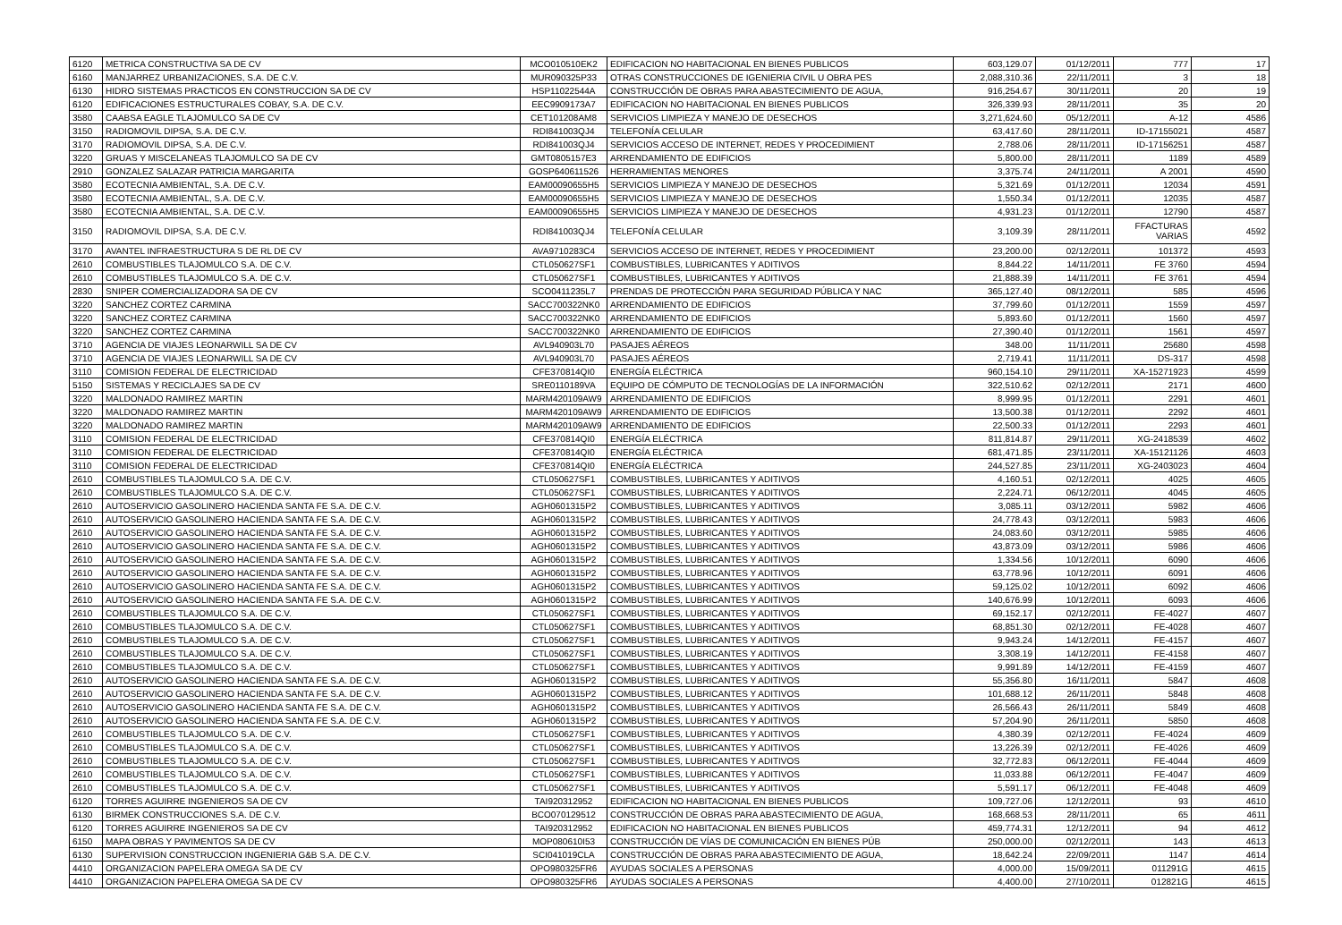| 6120 | METRICA CONSTRUCTIVA SA DE CV | MCO010510EK2 | EDIFICACION NO HABITACIONAL EN BIENES PUBLICOS | 603,129.07 | 01/12/2011 | 777 | 17 |
| 6160 | MANJARREZ URBANIZACIONES, S.A. DE C.V. | MUR090325P33 | OTRAS CONSTRUCCIONES DE IGENIERIA CIVIL U OBRA PES | 2,088,310.36 | 22/11/2011 | 3 | 18 |
| 6130 | HIDRO SISTEMAS PRACTICOS EN CONSTRUCCION SA DE CV | HSP11022544A | CONSTRUCCIÓN DE OBRAS PARA ABASTECIMIENTO DE AGUA, | 916,254.67 | 30/11/2011 | 20 | 19 |
| 6120 | EDIFICACIONES ESTRUCTURALES COBAY, S.A. DE C.V. | EEC9909173A7 | EDIFICACION NO HABITACIONAL EN BIENES PUBLICOS | 326,339.93 | 28/11/2011 | 35 | 20 |
| 3580 | CAABSA EAGLE TLAJOMULCO SA DE CV | CET101208AM8 | SERVICIOS LIMPIEZA Y MANEJO DE DESECHOS | 3,271,624.60 | 05/12/2011 | A-12 | 4586 |
| 3150 | RADIOMOVIL DIPSA, S.A. DE C.V. | RDI841003QJ4 | TELEFONÍA CELULAR | 63,417.60 | 28/11/2011 | ID-17155021 | 4587 |
| 3170 | RADIOMOVIL DIPSA, S.A. DE C.V. | RDI841003QJ4 | SERVICIOS ACCESO DE INTERNET, REDES Y PROCEDIMIENT | 2,788.06 | 28/11/2011 | ID-17156251 | 4587 |
| 3220 | GRUAS Y MISCELANEAS TLAJOMULCO SA DE CV | GMT0805157E3 | ARRENDAMIENTO DE EDIFICIOS | 5,800.00 | 28/11/2011 | 1189 | 4589 |
| 2910 | GONZALEZ SALAZAR PATRICIA MARGARITA | GOSP640611526 | HERRAMIENTAS MENORES | 3,375.74 | 24/11/2011 | A 2001 | 4590 |
| 3580 | ECOTECNIA AMBIENTAL, S.A. DE C.V. | EAM00090655H5 | SERVICIOS LIMPIEZA Y MANEJO DE DESECHOS | 5,321.69 | 01/12/2011 | 12034 | 4591 |
| 3580 | ECOTECNIA AMBIENTAL, S.A. DE C.V. | EAM00090655H5 | SERVICIOS LIMPIEZA Y MANEJO DE DESECHOS | 1,550.34 | 01/12/2011 | 12035 | 4587 |
| 3580 | ECOTECNIA AMBIENTAL, S.A. DE C.V. | EAM00090655H5 | SERVICIOS LIMPIEZA Y MANEJO DE DESECHOS | 4,931.23 | 01/12/2011 | 12790 | 4587 |
| 3150 | RADIOMOVIL DIPSA, S.A. DE C.V. | RDI841003QJ4 | TELEFONÍA CELULAR | 3,109.39 | 28/11/2011 | FFACTURAS VARIAS | 4592 |
| 3170 | AVANTEL INFRAESTRUCTURA S DE RL DE CV | AVA9710283C4 | SERVICIOS ACCESO DE INTERNET, REDES Y PROCEDIMIENT | 23,200.00 | 02/12/2011 | 101372 | 4593 |
| 2610 | COMBUSTIBLES TLAJOMULCO S.A. DE C.V. | CTL050627SF1 | COMBUSTIBLES, LUBRICANTES Y ADITIVOS | 8,844.22 | 14/11/2011 | FE 3760 | 4594 |
| 2610 | COMBUSTIBLES TLAJOMULCO S.A. DE C.V. | CTL050627SF1 | COMBUSTIBLES, LUBRICANTES Y ADITIVOS | 21,888.39 | 14/11/2011 | FE 3761 | 4594 |
| 2830 | SNIPER COMERCIALIZADORA SA DE CV | SCO0411235L7 | PRENDAS DE PROTECCIÓN PARA SEGURIDAD PÚBLICA Y NAC | 365,127.40 | 08/12/2011 | 585 | 4596 |
| 3220 | SANCHEZ CORTEZ CARMINA | SACC700322NK0 | ARRENDAMIENTO DE EDIFICIOS | 37,799.60 | 01/12/2011 | 1559 | 4597 |
| 3220 | SANCHEZ CORTEZ CARMINA | SACC700322NK0 | ARRENDAMIENTO DE EDIFICIOS | 5,893.60 | 01/12/2011 | 1560 | 4597 |
| 3220 | SANCHEZ CORTEZ CARMINA | SACC700322NK0 | ARRENDAMIENTO DE EDIFICIOS | 27,390.40 | 01/12/2011 | 1561 | 4597 |
| 3710 | AGENCIA DE VIAJES LEONARWILL SA DE CV | AVL940903L70 | PASAJES AÉREOS | 348.00 | 11/11/2011 | 25680 | 4598 |
| 3710 | AGENCIA DE VIAJES LEONARWILL SA DE CV | AVL940903L70 | PASAJES AÉREOS | 2,719.41 | 11/11/2011 | DS-317 | 4598 |
| 3110 | COMISION FEDERAL DE ELECTRICIDAD | CFE370814QI0 | ENERGÍA ELÉCTRICA | 960,154.10 | 29/11/2011 | XA-15271923 | 4599 |
| 5150 | SISTEMAS Y RECICLAJES SA DE CV | SRE0110189VA | EQUIPO DE CÓMPUTO DE TECNOLOGÍAS DE LA INFORMACIÓN | 322,510.62 | 02/12/2011 | 2171 | 4600 |
| 3220 | MALDONADO RAMIREZ MARTIN | MARM420109AW9 | ARRENDAMIENTO DE EDIFICIOS | 8,999.95 | 01/12/2011 | 2291 | 4601 |
| 3220 | MALDONADO RAMIREZ MARTIN | MARM420109AW9 | ARRENDAMIENTO DE EDIFICIOS | 13,500.38 | 01/12/2011 | 2292 | 4601 |
| 3220 | MALDONADO RAMIREZ MARTIN | MARM420109AW9 | ARRENDAMIENTO DE EDIFICIOS | 22,500.33 | 01/12/2011 | 2293 | 4601 |
| 3110 | COMISION FEDERAL DE ELECTRICIDAD | CFE370814QI0 | ENERGÍA ELÉCTRICA | 811,814.87 | 29/11/2011 | XG-2418539 | 4602 |
| 3110 | COMISION FEDERAL DE ELECTRICIDAD | CFE370814QI0 | ENERGÍA ELÉCTRICA | 681,471.85 | 23/11/2011 | XA-15121126 | 4603 |
| 3110 | COMISION FEDERAL DE ELECTRICIDAD | CFE370814QI0 | ENERGÍA ELÉCTRICA | 244,527.85 | 23/11/2011 | XG-2403023 | 4604 |
| 2610 | COMBUSTIBLES TLAJOMULCO S.A. DE C.V. | CTL050627SF1 | COMBUSTIBLES, LUBRICANTES Y ADITIVOS | 4,160.51 | 02/12/2011 | 4025 | 4605 |
| 2610 | COMBUSTIBLES TLAJOMULCO S.A. DE C.V. | CTL050627SF1 | COMBUSTIBLES, LUBRICANTES Y ADITIVOS | 2,224.71 | 06/12/2011 | 4045 | 4605 |
| 2610 | AUTOSERVICIO GASOLINERO HACIENDA SANTA FE S.A. DE C.V. | AGH0601315P2 | COMBUSTIBLES, LUBRICANTES Y ADITIVOS | 3,085.11 | 03/12/2011 | 5982 | 4606 |
| 2610 | AUTOSERVICIO GASOLINERO HACIENDA SANTA FE S.A. DE C.V. | AGH0601315P2 | COMBUSTIBLES, LUBRICANTES Y ADITIVOS | 24,778.43 | 03/12/2011 | 5983 | 4606 |
| 2610 | AUTOSERVICIO GASOLINERO HACIENDA SANTA FE S.A. DE C.V. | AGH0601315P2 | COMBUSTIBLES, LUBRICANTES Y ADITIVOS | 24,083.60 | 03/12/2011 | 5985 | 4606 |
| 2610 | AUTOSERVICIO GASOLINERO HACIENDA SANTA FE S.A. DE C.V. | AGH0601315P2 | COMBUSTIBLES, LUBRICANTES Y ADITIVOS | 43,873.09 | 03/12/2011 | 5986 | 4606 |
| 2610 | AUTOSERVICIO GASOLINERO HACIENDA SANTA FE S.A. DE C.V. | AGH0601315P2 | COMBUSTIBLES, LUBRICANTES Y ADITIVOS | 1,334.56 | 10/12/2011 | 6090 | 4606 |
| 2610 | AUTOSERVICIO GASOLINERO HACIENDA SANTA FE S.A. DE C.V. | AGH0601315P2 | COMBUSTIBLES, LUBRICANTES Y ADITIVOS | 63,778.96 | 10/12/2011 | 6091 | 4606 |
| 2610 | AUTOSERVICIO GASOLINERO HACIENDA SANTA FE S.A. DE C.V. | AGH0601315P2 | COMBUSTIBLES, LUBRICANTES Y ADITIVOS | 59,125.02 | 10/12/2011 | 6092 | 4606 |
| 2610 | AUTOSERVICIO GASOLINERO HACIENDA SANTA FE S.A. DE C.V. | AGH0601315P2 | COMBUSTIBLES, LUBRICANTES Y ADITIVOS | 140,676.99 | 10/12/2011 | 6093 | 4606 |
| 2610 | COMBUSTIBLES TLAJOMULCO S.A. DE C.V. | CTL050627SF1 | COMBUSTIBLES, LUBRICANTES Y ADITIVOS | 69,152.17 | 02/12/2011 | FE-4027 | 4607 |
| 2610 | COMBUSTIBLES TLAJOMULCO S.A. DE C.V. | CTL050627SF1 | COMBUSTIBLES, LUBRICANTES Y ADITIVOS | 68,851.30 | 02/12/2011 | FE-4028 | 4607 |
| 2610 | COMBUSTIBLES TLAJOMULCO S.A. DE C.V. | CTL050627SF1 | COMBUSTIBLES, LUBRICANTES Y ADITIVOS | 9,943.24 | 14/12/2011 | FE-4157 | 4607 |
| 2610 | COMBUSTIBLES TLAJOMULCO S.A. DE C.V. | CTL050627SF1 | COMBUSTIBLES, LUBRICANTES Y ADITIVOS | 3,308.19 | 14/12/2011 | FE-4158 | 4607 |
| 2610 | COMBUSTIBLES TLAJOMULCO S.A. DE C.V. | CTL050627SF1 | COMBUSTIBLES, LUBRICANTES Y ADITIVOS | 9,991.89 | 14/12/2011 | FE-4159 | 4607 |
| 2610 | AUTOSERVICIO GASOLINERO HACIENDA SANTA FE S.A. DE C.V. | AGH0601315P2 | COMBUSTIBLES, LUBRICANTES Y ADITIVOS | 55,356.80 | 16/11/2011 | 5847 | 4608 |
| 2610 | AUTOSERVICIO GASOLINERO HACIENDA SANTA FE S.A. DE C.V. | AGH0601315P2 | COMBUSTIBLES, LUBRICANTES Y ADITIVOS | 101,688.12 | 26/11/2011 | 5848 | 4608 |
| 2610 | AUTOSERVICIO GASOLINERO HACIENDA SANTA FE S.A. DE C.V. | AGH0601315P2 | COMBUSTIBLES, LUBRICANTES Y ADITIVOS | 26,566.43 | 26/11/2011 | 5849 | 4608 |
| 2610 | AUTOSERVICIO GASOLINERO HACIENDA SANTA FE S.A. DE C.V. | AGH0601315P2 | COMBUSTIBLES, LUBRICANTES Y ADITIVOS | 57,204.90 | 26/11/2011 | 5850 | 4608 |
| 2610 | COMBUSTIBLES TLAJOMULCO S.A. DE C.V. | CTL050627SF1 | COMBUSTIBLES, LUBRICANTES Y ADITIVOS | 4,380.39 | 02/12/2011 | FE-4024 | 4609 |
| 2610 | COMBUSTIBLES TLAJOMULCO S.A. DE C.V. | CTL050627SF1 | COMBUSTIBLES, LUBRICANTES Y ADITIVOS | 13,226.39 | 02/12/2011 | FE-4026 | 4609 |
| 2610 | COMBUSTIBLES TLAJOMULCO S.A. DE C.V. | CTL050627SF1 | COMBUSTIBLES, LUBRICANTES Y ADITIVOS | 32,772.83 | 06/12/2011 | FE-4044 | 4609 |
| 2610 | COMBUSTIBLES TLAJOMULCO S.A. DE C.V. | CTL050627SF1 | COMBUSTIBLES, LUBRICANTES Y ADITIVOS | 11,033.88 | 06/12/2011 | FE-4047 | 4609 |
| 2610 | COMBUSTIBLES TLAJOMULCO S.A. DE C.V. | CTL050627SF1 | COMBUSTIBLES, LUBRICANTES Y ADITIVOS | 5,591.17 | 06/12/2011 | FE-4048 | 4609 |
| 6120 | TORRES AGUIRRE INGENIEROS SA DE CV | TAI920312952 | EDIFICACION NO HABITACIONAL EN BIENES PUBLICOS | 109,727.06 | 12/12/2011 | 93 | 4610 |
| 6130 | BIRMEK CONSTRUCCIONES S.A. DE C.V. | BCO070129512 | CONSTRUCCIÓN DE OBRAS PARA ABASTECIMIENTO DE AGUA, | 168,668.53 | 28/11/2011 | 65 | 4611 |
| 6120 | TORRES AGUIRRE INGENIEROS SA DE CV | TAI920312952 | EDIFICACION NO HABITACIONAL EN BIENES PUBLICOS | 459,774.31 | 12/12/2011 | 94 | 4612 |
| 6150 | MAPA OBRAS Y PAVIMENTOS SA DE CV | MOP080610I53 | CONSTRUCCIÓN DE VÍAS DE COMUNICACIÓN EN BIENES PÚB | 250,000.00 | 02/12/2011 | 143 | 4613 |
| 6130 | SUPERVISION CONSTRUCCION INGENIERIA G&B S.A. DE C.V. | SCI041019CLA | CONSTRUCCIÓN DE OBRAS PARA ABASTECIMIENTO DE AGUA, | 18,642.24 | 22/09/2011 | 1147 | 4614 |
| 4410 | ORGANIZACION PAPELERA OMEGA SA DE CV | OPO980325FR6 | AYUDAS SOCIALES A PERSONAS | 4,000.00 | 15/09/2011 | 011291G | 4615 |
| 4410 | ORGANIZACION PAPELERA OMEGA SA DE CV | OPO980325FR6 | AYUDAS SOCIALES A PERSONAS | 4,400.00 | 27/10/2011 | 012821G | 4615 |